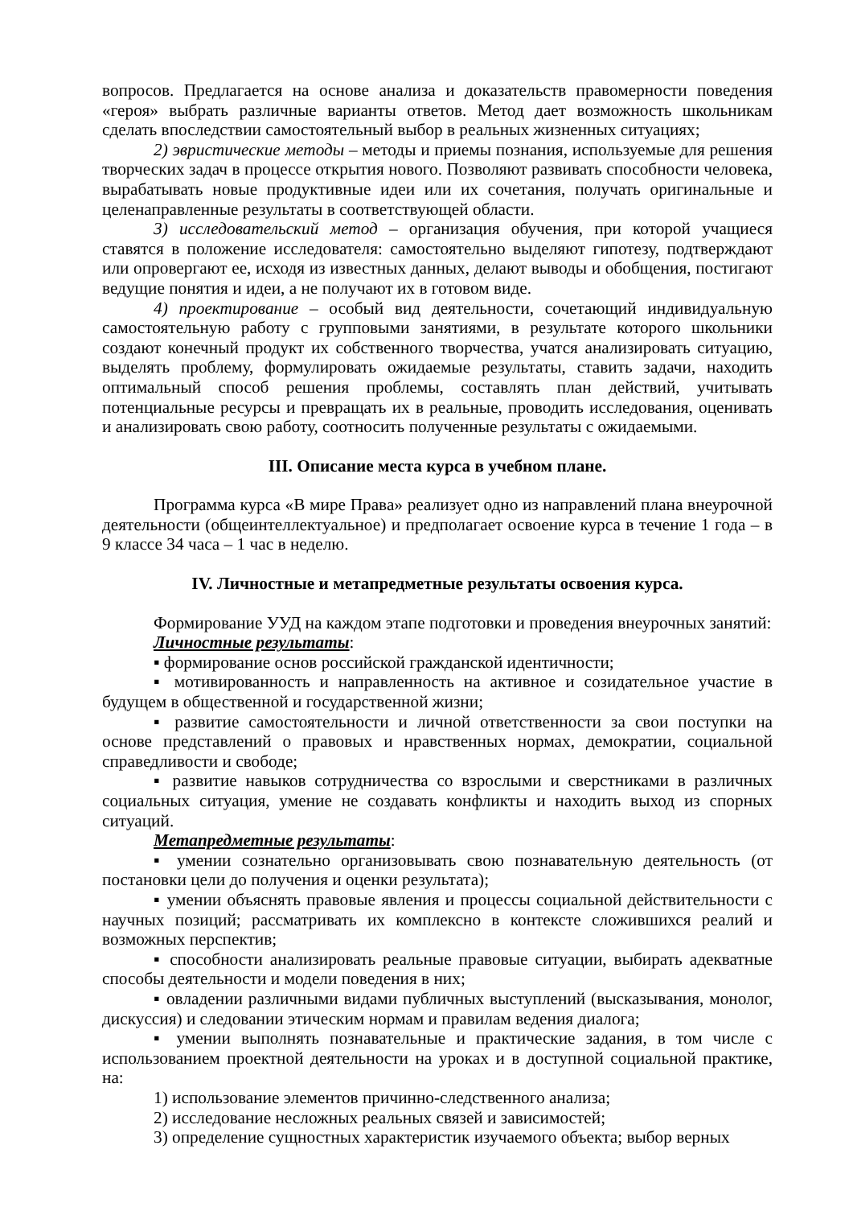вопросов. Предлагается на основе анализа и доказательств правомерности поведения «героя» выбрать различные варианты ответов. Метод дает возможность школьникам сделать впоследствии самостоятельный выбор в реальных жизненных ситуациях;
2) эвристические методы – методы и приемы познания, используемые для решения творческих задач в процессе открытия нового. Позволяют развивать способности человека, вырабатывать новые продуктивные идеи или их сочетания, получать оригинальные и целенаправленные результаты в соответствующей области.
3) исследовательский метод – организация обучения, при которой учащиеся ставятся в положение исследователя: самостоятельно выделяют гипотезу, подтверждают или опровергают ее, исходя из известных данных, делают выводы и обобщения, постигают ведущие понятия и идеи, а не получают их в готовом виде.
4) проектирование – особый вид деятельности, сочетающий индивидуальную самостоятельную работу с групповыми занятиями, в результате которого школьники создают конечный продукт их собственного творчества, учатся анализировать ситуацию, выделять проблему, формулировать ожидаемые результаты, ставить задачи, находить оптимальный способ решения проблемы, составлять план действий, учитывать потенциальные ресурсы и превращать их в реальные, проводить исследования, оценивать и анализировать свою работу, соотносить полученные результаты с ожидаемыми.
III. Описание места курса в учебном плане.
Программа курса «В мире Права» реализует одно из направлений плана внеурочной деятельности (общеинтеллектуальное) и предполагает освоение курса в течение 1 года – в 9 классе 34 часа – 1 час в неделю.
IV. Личностные и метапредметные результаты освоения курса.
Формирование УУД на каждом этапе подготовки и проведения внеурочных занятий:
Личностные результаты:
▪ формирование основ российской гражданской идентичности;
▪ мотивированность и направленность на активное и созидательное участие в будущем в общественной и государственной жизни;
▪ развитие самостоятельности и личной ответственности за свои поступки на основе представлений о правовых и нравственных нормах, демократии, социальной справедливости и свободе;
▪ развитие навыков сотрудничества со взрослыми и сверстниками в различных социальных ситуация, умение не создавать конфликты и находить выход из спорных ситуаций.
Метапредметные результаты:
▪ умении сознательно организовывать свою познавательную деятельность (от постановки цели до получения и оценки результата);
▪ умении объяснять правовые явления и процессы социальной действительности с научных позиций; рассматривать их комплексно в контексте сложившихся реалий и возможных перспектив;
▪ способности анализировать реальные правовые ситуации, выбирать адекватные способы деятельности и модели поведения в них;
▪ овладении различными видами публичных выступлений (высказывания, монолог, дискуссия) и следовании этическим нормам и правилам ведения диалога;
▪ умении выполнять познавательные и практические задания, в том числе с использованием проектной деятельности на уроках и в доступной социальной практике, на:
1) использование элементов причинно-следственного анализа;
2) исследование несложных реальных связей и зависимостей;
3) определение сущностных характеристик изучаемого объекта; выбор верных